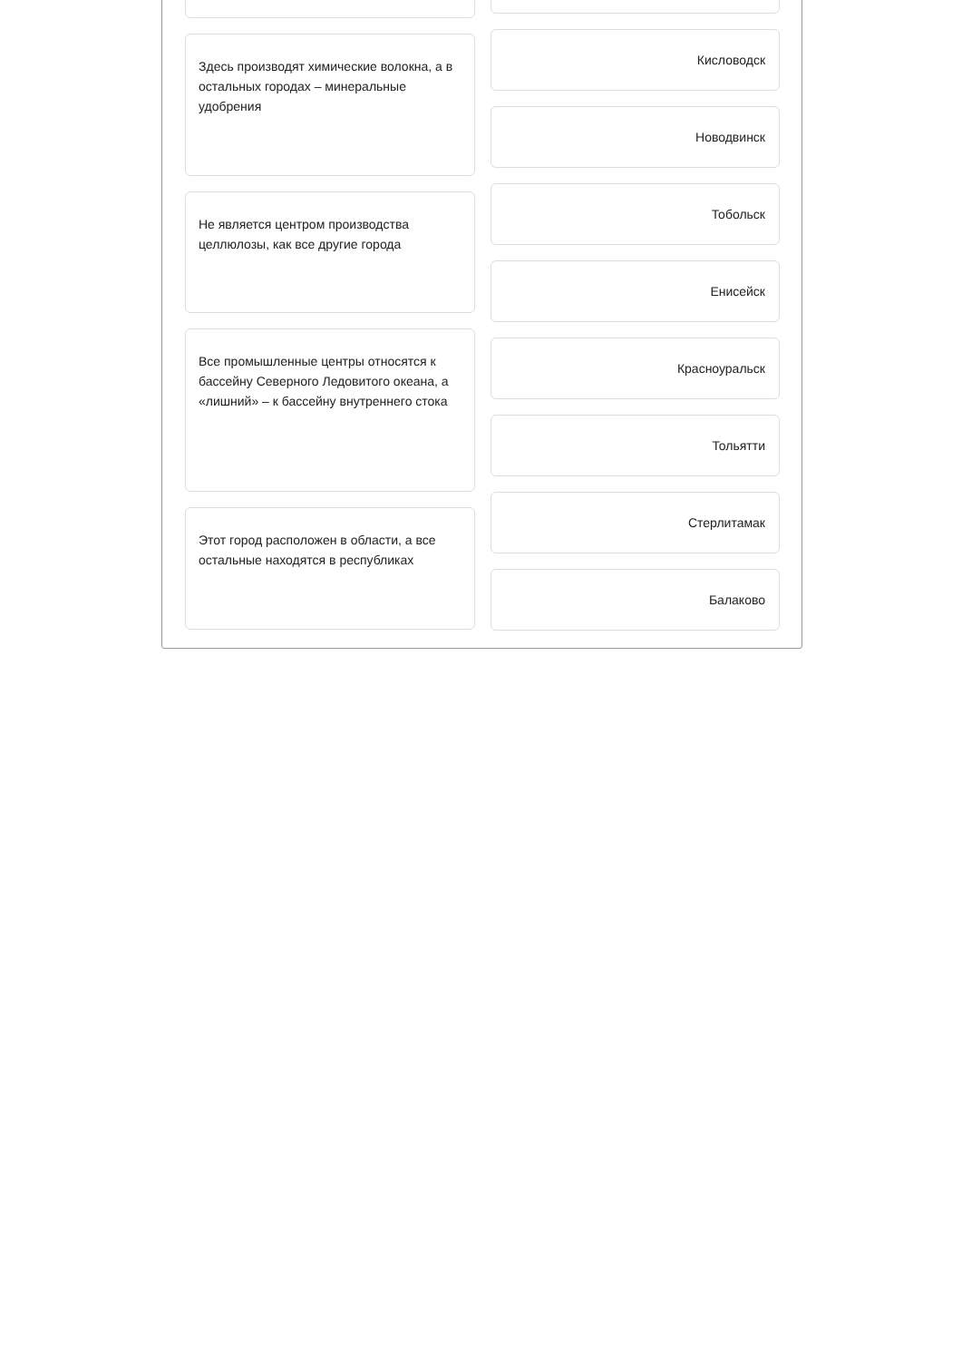Здесь производят химические волокна, а в остальных городах – минеральные удобрения
Не является центром производства целлюлозы, как все другие города
Все промышленные центры относятся к бассейну Северного Ледовитого океана, а «лишний» – к бассейну внутреннего стока
Этот город расположен в области, а все остальные находятся в республиках
Кисловодск
Новодвинск
Тобольск
Енисейск
Красноуральск
Тольятти
Стерлитамак
Балаково